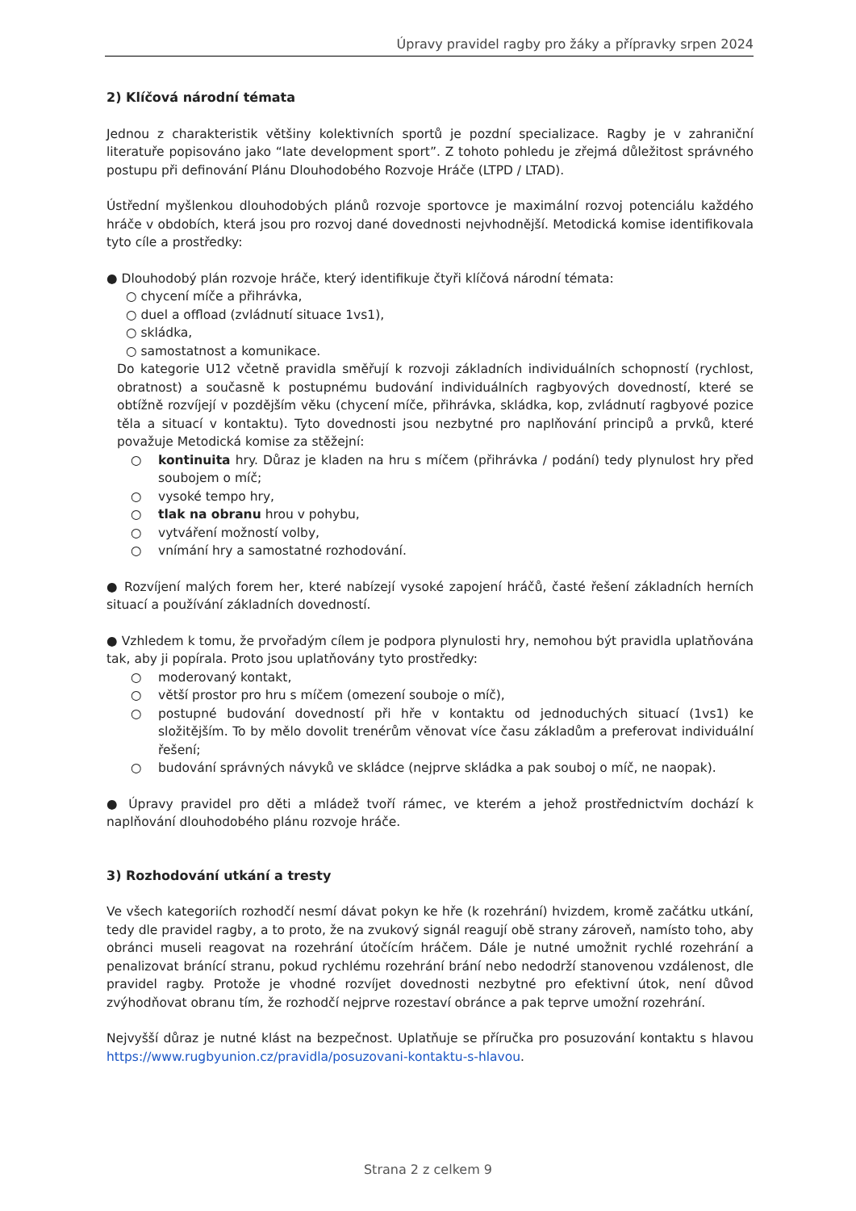Úpravy pravidel ragby pro žáky a přípravky srpen 2024
2) Klíčová národní témata
Jednou z charakteristik většiny kolektivních sportů je pozdní specializace. Ragby je v zahraniční literatuře popisováno jako “late development sport”. Z tohoto pohledu je zřejmá důležitost správného postupu při definování Plánu Dlouhodobého Rozvoje Hráče (LTPD / LTAD).
Ústřední myšlenkou dlouhodobých plánů rozvoje sportovce je maximální rozvoj potenciálu každého hráče v obdobích, která jsou pro rozvoj dané dovednosti nejvhodnější. Metodická komise identifikovala tyto cíle a prostředky:
● Dlouhodobý plán rozvoje hráče, který identifikuje čtyři klíčová národní témata:
○ chycení míče a přihrávka,
○ duel a offload (zvládnutí situace 1vs1),
○ skládka,
○ samostatnost a komunikace.
Do kategorie U12 včetně pravidla směřují k rozvoji základních individuálních schopností (rychlost, obratnost) a současně k postupnému budování individuálních ragbyových dovedností, které se obtížně rozvíjejí v pozdějším věku (chycení míče, přihrávka, skládka, kop, zvládnutí ragbyové pozice těla a situací v kontaktu). Tyto dovednosti jsou nezbytné pro naplňování principů a prvků, které považuje Metodická komise za stěžejní:
○ kontinuita hry. Důraz je kladen na hru s míčem (přihrávka / podání) tedy plynulost hry před soubojem o míč;
○ vysoké tempo hry,
○ tlak na obranu hrou v pohybu,
○ vytváření možností volby,
○ vnímání hry a samostatné rozhodování.
● Rozvíjení malých forem her, které nabízejí vysoké zapojení hráčů, časté řešení základních herních situací a používání základních dovedností.
● Vzhledem k tomu, že prvořadým cílem je podpora plynulosti hry, nemohou být pravidla uplatňována tak, aby ji popírala. Proto jsou uplatňovány tyto prostředky:
○ moderovaný kontakt,
○ větší prostor pro hru s míčem (omezení souboje o míč),
○ postupné budování dovedností při hře v kontaktu od jednoduchých situací (1vs1) ke složitějším. To by mělo dovolit trenérům věnovat více času základům a preferovat individuální řešení;
○ budování správných návyků ve skládce (nejprve skládka a pak souboj o míč, ne naopak).
● Úpravy pravidel pro děti a mládež tvoří rámec, ve kterém a jehož prostřednictvím dochází k naplňování dlouhodobého plánu rozvoje hráče.
3) Rozhodování utkání a tresty
Ve všech kategoriích rozhodčí nesmí dávat pokyn ke hře (k rozehrání) hvizdem, kromě začátku utkání, tedy dle pravidel ragby, a to proto, že na zvukový signál reagují obě strany zároveň, namísto toho, aby obránci museli reagovat na rozehrání útočícím hráčem. Dále je nutné umožnit rychlé rozehrání a penalizovat bránící stranu, pokud rychlému rozehrání brání nebo nedodrží stanovenou vzdálenost, dle pravidel ragby. Protože je vhodné rozvíjet dovednosti nezbytné pro efektivní útok, není důvod zvýhodňovat obranu tím, že rozhodčí nejprve rozestaví obránce a pak teprve umožní rozehrání.
Nejvyšší důraz je nutné klást na bezpečnost. Uplatňuje se příručka pro posuzování kontaktu s hlavou https://www.rugbyunion.cz/pravidla/posuzovani-kontaktu-s-hlavou.
Strana 2 z celkem 9